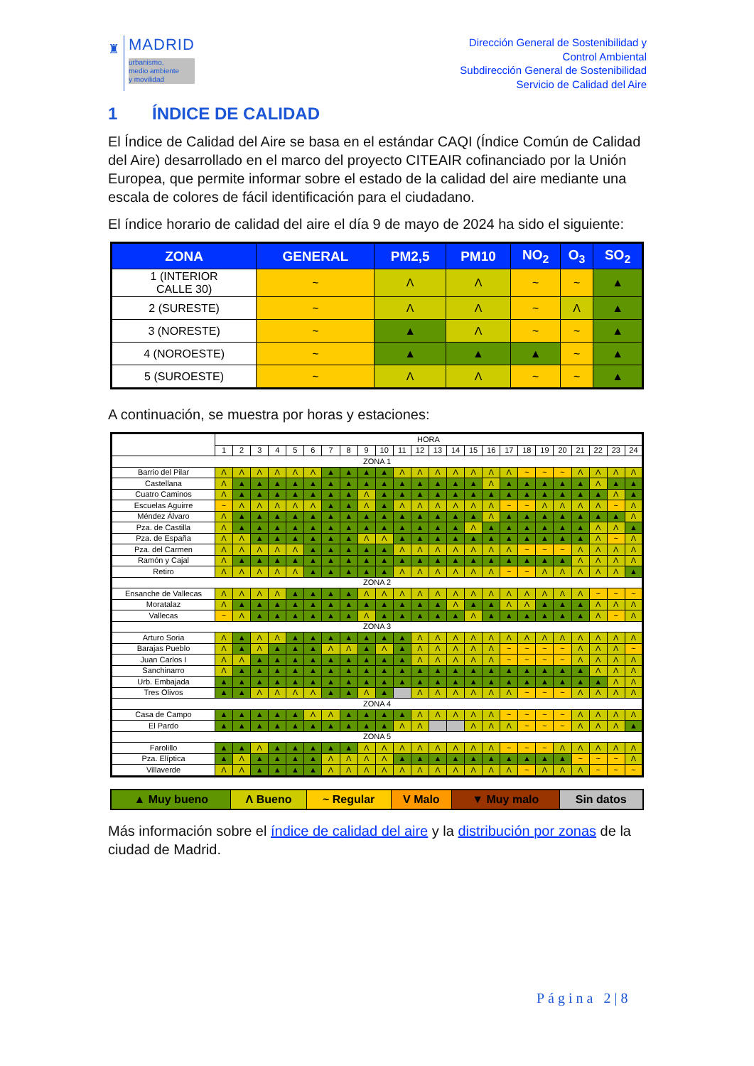♜
MADRID
urbanismo,
medio ambiente
y movilidad
Dirección General de Sostenibilidad y
Control Ambiental
Subdirección General de Sostenibilidad
Servicio de Calidad del Aire
1 ÍNDICE DE CALIDAD
El Índice de Calidad del Aire se basa en el estándar CAQI (Índice Común de Calidad del Aire) desarrollado en el marco del proyecto CITEAIR cofinanciado por la Unión Europea, que permite informar sobre el estado de la calidad del aire mediante una escala de colores de fácil identificación para el ciudadano.
El índice horario de calidad del aire el día 9 de mayo de 2024 ha sido el siguiente:
| ZONA | GENERAL | PM2,5 | PM10 | NO<sub>2</sub> | O<sub>3</sub> | SO<sub>2</sub> |
| --- | --- | --- | --- | --- | --- | --- |
| 1 (INTERIOR CALLE 30) | ~ | Λ | Λ | ~ | ~ | ▲ |
| 2 (SURESTE) | ~ | Λ | Λ | ~ | Λ | ▲ |
| 3 (NORESTE) | ~ | ▲ | Λ | ~ | ~ | ▲ |
| 4 (NOROESTE) | ~ | ▲ | ▲ | ▲ | ~ | ▲ |
| 5 (SUROESTE) | ~ | Λ | Λ | ~ | ~ | ▲ |
A continuación, se muestra por horas y estaciones:
| | HORA | | | | | | | | | | | | | | | | | | | | | | | |
| | 1 | 2 | 3 | 4 | 5 | 6 | 7 | 8 | 9 | 10 | 11 | 12 | 13 | 14 | 15 | 16 | 17 | 18 | 19 | 20 | 21 | 22 | 23 | 24 |
| ZONA 1 | | | | | | | | | | | | | | | | | | | | | | | | |
| Barrio del Pilar | Λ | Λ | Λ | Λ | Λ | Λ | ▲ | ▲ | ▲ | ▲ | Λ | Λ | Λ | Λ | Λ | Λ | Λ | ~ | ~ | ~ | Λ | Λ | Λ | Λ |
| Castellana | Λ | ▲ | ▲ | ▲ | ▲ | ▲ | ▲ | ▲ | ▲ | ▲ | ▲ | ▲ | ▲ | ▲ | ▲ | Λ | ▲ | ▲ | ▲ | ▲ | ▲ | Λ | ▲ | ▲ |
| Cuatro Caminos | Λ | ▲ | ▲ | ▲ | ▲ | ▲ | ▲ | ▲ | Λ | ▲ | ▲ | ▲ | ▲ | ▲ | ▲ | ▲ | ▲ | ▲ | ▲ | ▲ | ▲ | ▲ | Λ | ▲ |
| Escuelas Aguirre | ~ | Λ | Λ | Λ | Λ | Λ | ▲ | ▲ | Λ | ▲ | Λ | Λ | Λ | Λ | Λ | Λ | ~ | ~ | Λ | Λ | Λ | Λ | ~ | Λ |
| Méndez Álvaro | Λ | ▲ | ▲ | ▲ | ▲ | ▲ | ▲ | ▲ | ▲ | ▲ | ▲ | ▲ | ▲ | ▲ | ▲ | Λ | ▲ | ▲ | ▲ | ▲ | ▲ | ▲ | ▲ | Λ |
| Pza. de Castilla | Λ | ▲ | ▲ | ▲ | ▲ | ▲ | ▲ | ▲ | ▲ | ▲ | ▲ | ▲ | ▲ | ▲ | Λ | ▲ | ▲ | ▲ | ▲ | ▲ | ▲ | Λ | Λ | ▲ |
| Pza. de España | Λ | Λ | ▲ | ▲ | ▲ | ▲ | ▲ | ▲ | Λ | Λ | ▲ | ▲ | ▲ | ▲ | ▲ | ▲ | ▲ | ▲ | ▲ | ▲ | ▲ | Λ | ~ | Λ |
| Pza. del Carmen | Λ | Λ | Λ | Λ | Λ | ▲ | ▲ | ▲ | ▲ | ▲ | Λ | Λ | Λ | Λ | Λ | Λ | Λ | ~ | ~ | ~ | Λ | Λ | Λ | Λ |
| Ramón y Cajal | Λ | ▲ | ▲ | ▲ | ▲ | ▲ | ▲ | ▲ | ▲ | ▲ | ▲ | ▲ | ▲ | ▲ | ▲ | ▲ | ▲ | ▲ | ▲ | ▲ | Λ | Λ | Λ | Λ |
| Retiro | Λ | Λ | Λ | Λ | Λ | ▲ | ▲ | ▲ | ▲ | ▲ | Λ | Λ | Λ | Λ | Λ | Λ | ~ | ~ | Λ | Λ | Λ | Λ | Λ | ▲ |
| ZONA 2 | | | | | | | | | | | | | | | | | | | | | | | | |
| Ensanche de Vallecas | Λ | Λ | Λ | Λ | ▲ | ▲ | ▲ | ▲ | Λ | Λ | Λ | Λ | Λ | Λ | Λ | Λ | Λ | Λ | Λ | Λ | Λ | ~ | ~ | ~ |
| Moratalaz | Λ | ▲ | ▲ | ▲ | ▲ | ▲ | ▲ | ▲ | ▲ | ▲ | ▲ | ▲ | ▲ | Λ | ▲ | ▲ | Λ | Λ | ▲ | ▲ | ▲ | Λ | Λ | Λ |
| Vallecas | ~ | Λ | ▲ | ▲ | ▲ | ▲ | ▲ | ▲ | Λ | ▲ | ▲ | ▲ | ▲ | ▲ | Λ | ▲ | ▲ | ▲ | ▲ | ▲ | ▲ | Λ | ~ | Λ |
| ZONA 3 | | | | | | | | | | | | | | | | | | | | | | | | |
| Arturo Soria | Λ | ▲ | Λ | Λ | ▲ | ▲ | ▲ | ▲ | ▲ | ▲ | ▲ | Λ | Λ | Λ | Λ | Λ | Λ | Λ | Λ | Λ | Λ | Λ | Λ | Λ |
| Barajas Pueblo | Λ | ▲ | Λ | ▲ | ▲ | ▲ | Λ | Λ | ▲ | Λ | ▲ | Λ | Λ | Λ | Λ | Λ | ~ | ~ | ~ | ~ | Λ | Λ | Λ | ~ |
| Juan Carlos I | Λ | Λ | ▲ | ▲ | ▲ | ▲ | ▲ | ▲ | ▲ | ▲ | ▲ | Λ | Λ | Λ | Λ | Λ | ~ | ~ | ~ | ~ | Λ | Λ | Λ | Λ |
| Sanchinarro | Λ | ▲ | ▲ | ▲ | ▲ | ▲ | ▲ | ▲ | ▲ | ▲ | ▲ | ▲ | ▲ | ▲ | ▲ | ▲ | ▲ | ▲ | ▲ | ▲ | ▲ | Λ | Λ | Λ |
| Urb. Embajada | ▲ | ▲ | ▲ | ▲ | ▲ | ▲ | ▲ | ▲ | ▲ | ▲ | ▲ | ▲ | ▲ | ▲ | ▲ | ▲ | ▲ | ▲ | ▲ | ▲ | ▲ | ▲ | Λ | Λ |
| Tres Olivos | ▲ | ▲ | Λ | Λ | Λ | Λ | ▲ | ▲ | Λ | ▲ | | Λ | Λ | Λ | Λ | Λ | Λ | ~ | ~ | ~ | Λ | Λ | Λ | Λ |
| ZONA 4 | | | | | | | | | | | | | | | | | | | | | | | | |
| Casa de Campo | ▲ | ▲ | ▲ | ▲ | ▲ | Λ | Λ | ▲ | ▲ | ▲ | ▲ | Λ | Λ | Λ | Λ | Λ | ~ | ~ | ~ | ~ | Λ | Λ | Λ | Λ |
| El Pardo | ▲ | ▲ | ▲ | ▲ | ▲ | ▲ | ▲ | ▲ | ▲ | ▲ | Λ | Λ | | | Λ | Λ | Λ | ~ | ~ | ~ | Λ | Λ | Λ | ▲ |
| ZONA 5 | | | | | | | | | | | | | | | | | | | | | | | | |
| Farolillo | ▲ | ▲ | Λ | ▲ | ▲ | ▲ | ▲ | ▲ | Λ | Λ | Λ | Λ | Λ | Λ | Λ | Λ | ~ | ~ | ~ | Λ | Λ | Λ | Λ | Λ |
| Pza. Elíptica | ▲ | Λ | ▲ | ▲ | ▲ | ▲ | Λ | Λ | Λ | Λ | ▲ | ▲ | ▲ | ▲ | ▲ | ▲ | ▲ | ▲ | ▲ | ▲ | ~ | ~ | ~ | Λ |
| Villaverde | Λ | Λ | ▲ | ▲ | ▲ | ▲ | Λ | Λ | Λ | Λ | Λ | Λ | Λ | Λ | Λ | Λ | Λ | ~ | Λ | Λ | Λ | ~ | ~ | ~ |
| ▲ Muy bueno | Λ Bueno | ~ Regular | V Malo | ▼ Muy malo | Sin datos |
Más información sobre el índice de calidad del aire y la distribución por zonas de la ciudad de Madrid.
Página 2|8